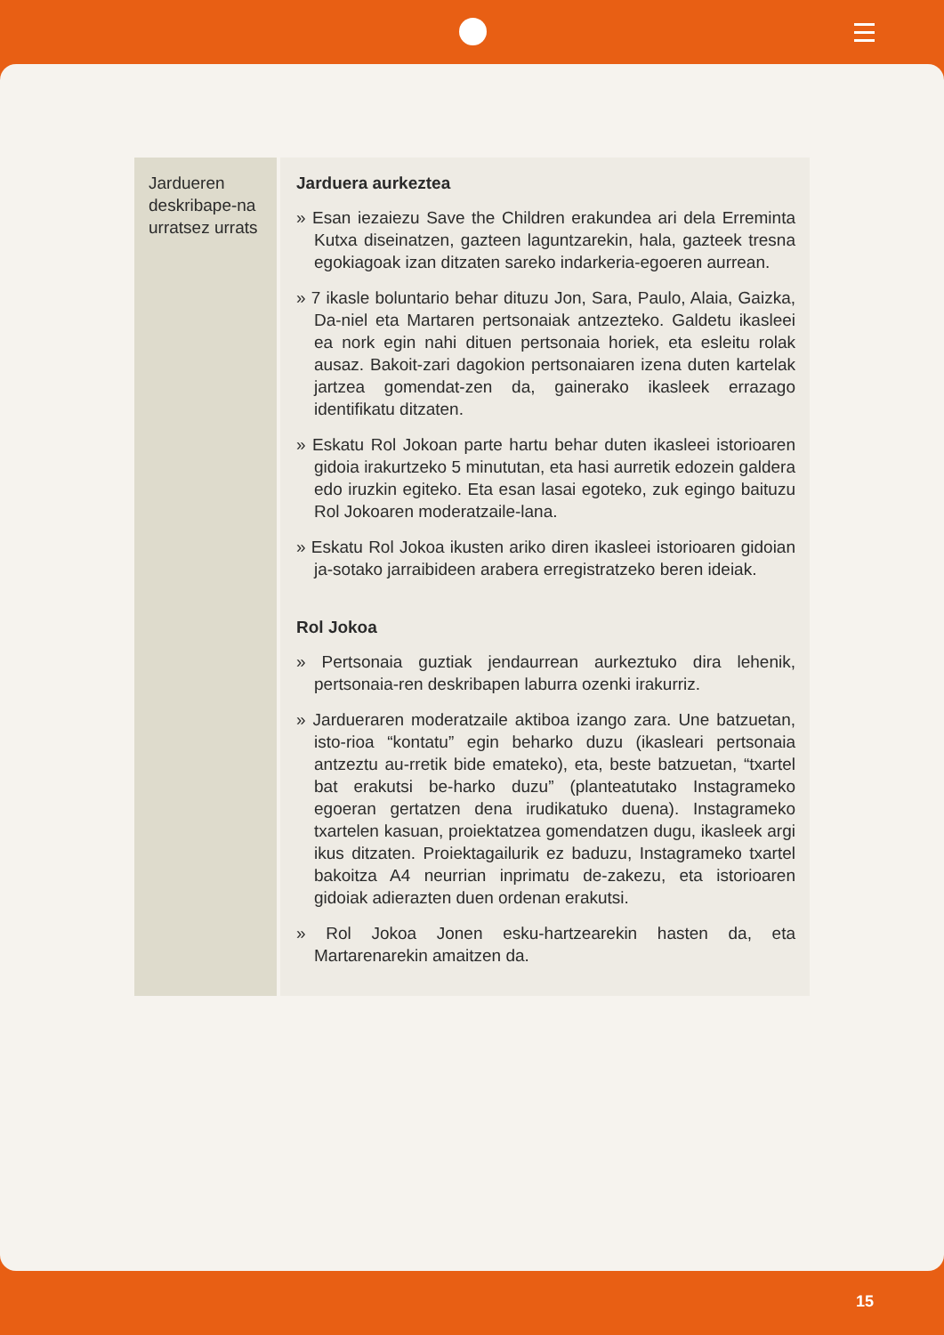| Jardueren deskribape-na urratsez urrats | Jarduera aurkeztea » Esan iezaiezu Save the Children erakundea ari dela Erreminta Kutxa diseinatzen, gazteen laguntzarekin, hala, gazteek tresna egokiagoak izan ditzaten sareko indarkeria-egoeren aurrean. » 7 ikasle boluntario behar dituzu Jon, Sara, Paulo, Alaia, Gaizka, Da-niel eta Martaren pertsonaiak antzezteko. Galdetu ikasleei ea nork egin nahi dituen pertsonaia horiek, eta esleitu rolak ausaz. Bakoit-zari dagokion pertsonaiaren izena duten kartelak jartzea gomendat-zen da, gainerako ikasleek errazago identifikatu ditzaten. » Eskatu Rol Jokoan parte hartu behar duten ikasleei istorioaren gidoia irakurtzeko 5 minututan, eta hasi aurretik edozein galdera edo iruzkin egiteko. Eta esan lasai egoteko, zuk egingo baituzu Rol Jokoaren moderatzaile-lana. » Eskatu Rol Jokoa ikusten ariko diren ikasleei istorioaren gidoian ja-sotako jarraibideen arabera erregistratzeko beren ideiak. Rol Jokoa » Pertsonaia guztiak jendaurrean aurkeztuko dira lehenik, pertsonaia-ren deskribapen laburra ozenki irakurriz. » Jardueraren moderatzaile aktiboa izango zara. Une batzuetan, isto-rioa “kontatu” egin beharko duzu (ikasleari pertsonaia antzeztu au-rretik bide emateko), eta, beste batzuetan, “txartel bat erakutsi be-harko duzu” (planteatutako Instagrameko egoeran gertatzen dena irudikatuko duena). Instagrameko txartelen kasuan, proiektatzea gomendatzen dugu, ikasleek argi ikus ditzaten. Proiektagailurik ez baduzu, Instagrameko txartel bakoitza A4 neurrian inprimatu de-zakezu, eta istorioaren gidoiak adierazten duen ordenan erakutsi. » Rol Jokoa Jonen esku-hartzearekin hasten da, eta Martarenarekin amaitzen da. |
15